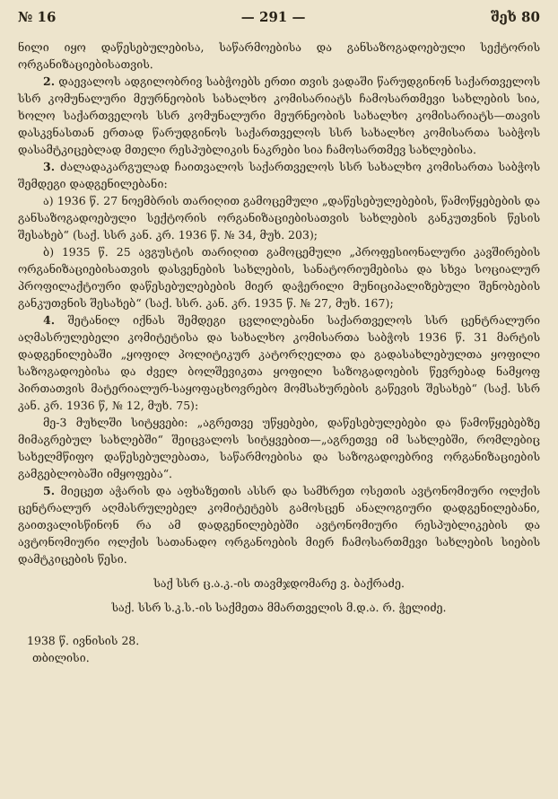№ 16 — 291 — შეხ 80
ნილი იყო დაწესებულებისა, საწარმოებისა და განსაზოგადოებული სექტორის ორგანიზაციებისათვის.
2. დაევალოს ადგილობრივ საბჭოებს ერთი თვის ვადაში წარუდგინონ საქართველოს სსრ კომუნალური მეურნეობის სახალხო კომისარიატს ჩამოსართმევი სახლების სია, ხოლო საქართველოს სსრ კომუნალური მეურნეობის სახალხო კომისარიატს—თავის დასკვნასთან ერთად წარუდგინოს საქართველოს სსრ სახალხო კომისართა საბჭოს დასამტკიცებლად მთელი რესპუბლიკის ნაკრები სია ჩამოსართმევ სახლებისა.
3. ძალადაკარგულად ჩაითვალოს საქართველოს სსრ სახალხო კომისართა საბჭოს შემდეგი დადგენილებანი:
ა) 1936 წ. 27 ნოემბრის თარიღით გამოცემული „დაწესებულებების, წამოწყებების და განსაზოგადოებული სექტორის ორგანიზაციებისათვის სახლების განკუთვნის წესის შესახებ“ (საქ. სსრ კან. კრ. 1936 წ. № 34, მუხ. 203);
ბ) 1935 წ. 25 ავგუსტის თარიღით გამოცემული „პროფესიონალური კავშირების ორგანიზაციებისათვის დასვენების სახლების, სანატორიუმებისა და სხვა სოციალურ პროფილაქტიური დაწესებულებების მიერ დაჭერილი მუნიციპალიზებული შენობების განკუთვნის შესახებ“ (საქ. სსრ. კან. კრ. 1935 წ. № 27, მუხ. 167);
4. შეტანილ იქნას შემდეგი ცვლილებანი საქართველოს სსრ ცენტრალური აღმასრულებელი კომიტეტისა და სახალხო კომისართა საბჭოს 1936 წ. 31 მარტის დადგენილებაში „ყოფილ პოლიტიკურ კატორღელთა და გადასახლებულთა ყოფილი საზოგადოებისა და ძველ ბოლშევიკთა ყოფილი საზოგადოების წევრებად ნამყოფ პირთათვის მატერიალურ-საყოფაცხოვრებო მომსახურების გაწევის შესახებ“ (საქ. სსრ კან. კრ. 1936 წ, № 12, მუხ. 75):
მე-3 მუხლში სიტყვები: „აგრეთვე უწყებები, დაწესებულებები და წამოწყებებზე მიმაგრებულ სახლებში“ შეიცვალოს სიტყვებით—„აგრეთვე იმ სახლებში, რომლებიც სახელმწიფო დაწესებულებათა, საწარმოებისა და საზოგადოებრივ ორგანიზაციების გამგებლობაში იმყოფება“.
5. მიეცეთ აჭარის და აფხაზეთის ასსრ და სამხრეთ ოსეთის ავტონომიური ოლქის ცენტრალურ აღმასრულებელ კომიტეტებს გამოსცენ ანალოგიური დადგენილებანი, გაითვალისწინონ რა ამ დადგენილებებში ავტონომიური რესპუბლიკების და ავტონომიური ოლქის სათანადო ორგანოების მიერ ჩამოსართმევი სახლების სიების დამტკიცების წესი.
საქ სსრ ც.ა.კ.-ის თავმჯდომარე ვ. ბაქრაძე.
საქ. სსრ ს.კ.ს.-ის საქმეთა მმართველის მ.დ.ა. რ. ჭელიძე.
1938 წ. ივნისის 28.
თბილისი.